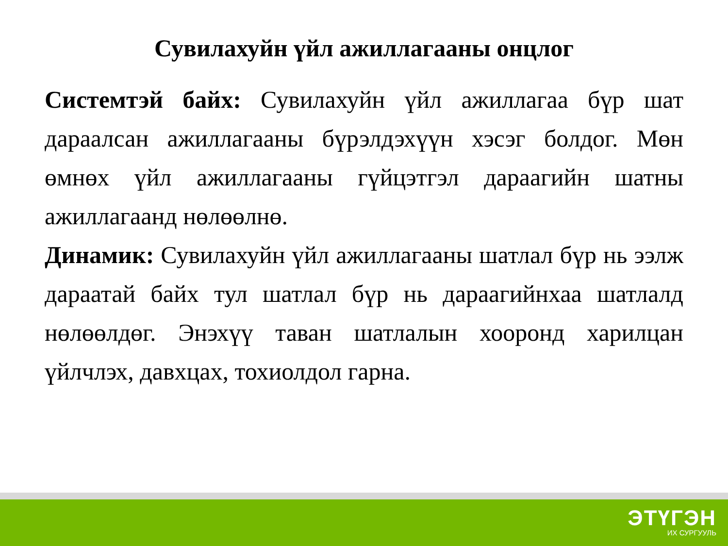Сувилахуйн үйл ажиллагааны онцлог
Системтэй байх: Сувилахуйн үйл ажиллагаа бүр шат дараалсан ажиллагааны бүрэлдэхүүн хэсэг болдог. Мөн өмнөх үйл ажиллагааны гүйцэтгэл дараагийн шатны ажиллагаанд нөлөөлнө.
Динамик: Сувилахуйн үйл ажиллагааны шатлал бүр нь ээлж дараатай байх тул шатлал бүр нь дараагийнхаа шатлалд нөлөөлдөг. Энэхүү таван шатлалын хооронд харилцан үйлчлэх, давхцах, тохиолдол гарна.
ЭТҮГЭН
ИХ СУРГУУЛЬ